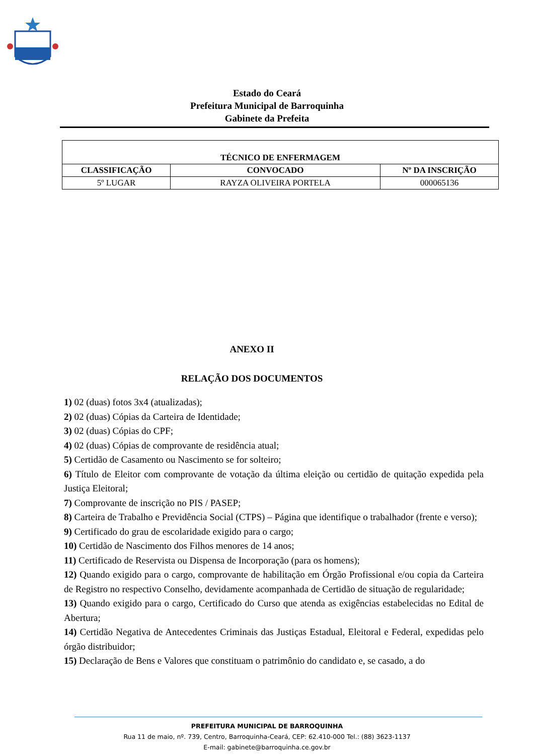Estado do Ceará
Prefeitura Municipal de Barroquinha
Gabinete da Prefeita
| TÉCNICO DE ENFERMAGEM | | |
| --- | --- | --- |
| CLASSIFICAÇÃO | CONVOCADO | Nº DA INSCRIÇÃO |
| 5º LUGAR | RAYZA OLIVEIRA PORTELA | 000065136 |
ANEXO II
RELAÇÃO DOS DOCUMENTOS
1) 02 (duas) fotos 3x4 (atualizadas);
2) 02 (duas) Cópias da Carteira de Identidade;
3) 02 (duas) Cópias do CPF;
4) 02 (duas) Cópias de comprovante de residência atual;
5) Certidão de Casamento ou Nascimento se for solteiro;
6) Título de Eleitor com comprovante de votação da última eleição ou certidão de quitação expedida pela Justiça Eleitoral;
7) Comprovante de inscrição no PIS / PASEP;
8) Carteira de Trabalho e Previdência Social (CTPS) – Página que identifique o trabalhador (frente e verso);
9) Certificado do grau de escolaridade exigido para o cargo;
10) Certidão de Nascimento dos Filhos menores de 14 anos;
11) Certificado de Reservista ou Dispensa de Incorporação (para os homens);
12) Quando exigido para o cargo, comprovante de habilitação em Órgão Profissional e/ou copia da Carteira de Registro no respectivo Conselho, devidamente acompanhada de Certidão de situação de regularidade;
13) Quando exigido para o cargo, Certificado do Curso que atenda as exigências estabelecidas no Edital de Abertura;
14) Certidão Negativa de Antecedentes Criminais das Justiças Estadual, Eleitoral e Federal, expedidas pelo órgão distribuidor;
15) Declaração de Bens e Valores que constituam o patrimônio do candidato e, se casado, a do
PREFEITURA MUNICIPAL DE BARROQUINHA
Rua 11 de maio, nº. 739, Centro, Barroquinha-Ceará, CEP: 62.410-000 Tel.: (88) 3623-1137
E-mail: gabinete@barroquinha.ce.gov.br